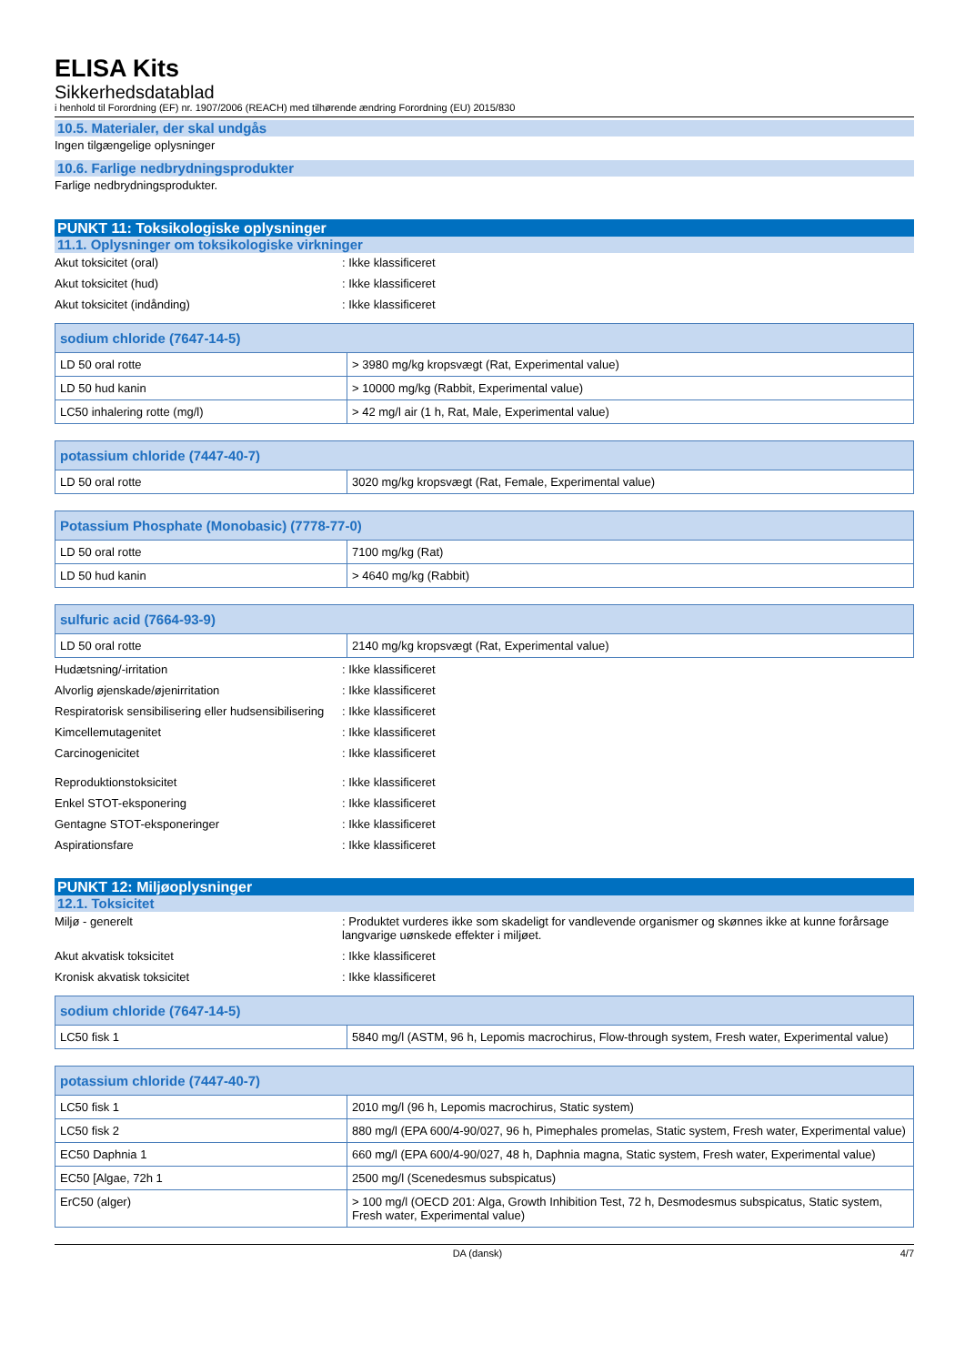ELISA Kits
Sikkerhedsdatablad
i henhold til Forordning (EF) nr. 1907/2006 (REACH) med tilhørende ændring Forordning (EU) 2015/830
10.5. Materialer, der skal undgås
Ingen tilgængelige oplysninger
10.6. Farlige nedbrydningsprodukter
Farlige nedbrydningsprodukter.
PUNKT 11: Toksikologiske oplysninger
11.1. Oplysninger om toksikologiske virkninger
Akut toksicitet (oral) : Ikke klassificeret
Akut toksicitet (hud) : Ikke klassificeret
Akut toksicitet (indånding) : Ikke klassificeret
| sodium chloride (7647-14-5) | |
| --- | --- |
| LD 50 oral rotte | > 3980 mg/kg kropsvægt (Rat, Experimental value) |
| LD 50 hud kanin | > 10000 mg/kg (Rabbit, Experimental value) |
| LC50 inhalering rotte (mg/l) | > 42 mg/l air (1 h, Rat, Male, Experimental value) |
| potassium chloride (7447-40-7) | |
| --- | --- |
| LD 50 oral rotte | 3020 mg/kg kropsvægt (Rat, Female, Experimental value) |
| Potassium Phosphate (Monobasic) (7778-77-0) | |
| --- | --- |
| LD 50 oral rotte | 7100 mg/kg (Rat) |
| LD 50 hud kanin | > 4640 mg/kg (Rabbit) |
| sulfuric acid (7664-93-9) | |
| --- | --- |
| LD 50 oral rotte | 2140 mg/kg kropsvægt (Rat, Experimental value) |
Hudætsning/-irritation : Ikke klassificeret
Alvorlig øjenskade/øjenirritation : Ikke klassificeret
Respiratorisk sensibilisering eller hudsensibilisering
: Ikke klassificeret
Kimcellemutagenitet : Ikke klassificeret
Carcinogenicitet : Ikke klassificeret
Reproduktionstoksicitet : Ikke klassificeret
Enkel STOT-eksponering : Ikke klassificeret
Gentagne STOT-eksponeringer : Ikke klassificeret
Aspirationsfare : Ikke klassificeret
PUNKT 12: Miljøoplysninger
12.1. Toksicitet
Miljø - generelt : Produktet vurderes ikke som skadeligt for vandlevende organismer og skønnes ikke at kunne forårsage langvarige uønskede effekter i miljøet.
Akut akvatisk toksicitet : Ikke klassificeret
Kronisk akvatisk toksicitet : Ikke klassificeret
| sodium chloride (7647-14-5) | |
| --- | --- |
| LC50 fisk 1 | 5840 mg/l (ASTM, 96 h, Lepomis macrochirus, Flow-through system, Fresh water, Experimental value) |
| potassium chloride (7447-40-7) | |
| --- | --- |
| LC50 fisk 1 | 2010 mg/l (96 h, Lepomis macrochirus, Static system) |
| LC50 fisk 2 | 880 mg/l (EPA 600/4-90/027, 96 h, Pimephales promelas, Static system, Fresh water, Experimental value) |
| EC50 Daphnia 1 | 660 mg/l (EPA 600/4-90/027, 48 h, Daphnia magna, Static system, Fresh water, Experimental value) |
| EC50 [Algae, 72h 1 | 2500 mg/l (Scenedesmus subspicatus) |
| ErC50 (alger) | > 100 mg/l (OECD 201: Alga, Growth Inhibition Test, 72 h, Desmodesmus subspicatus, Static system, Fresh water, Experimental value) |
DA (dansk) 4/7